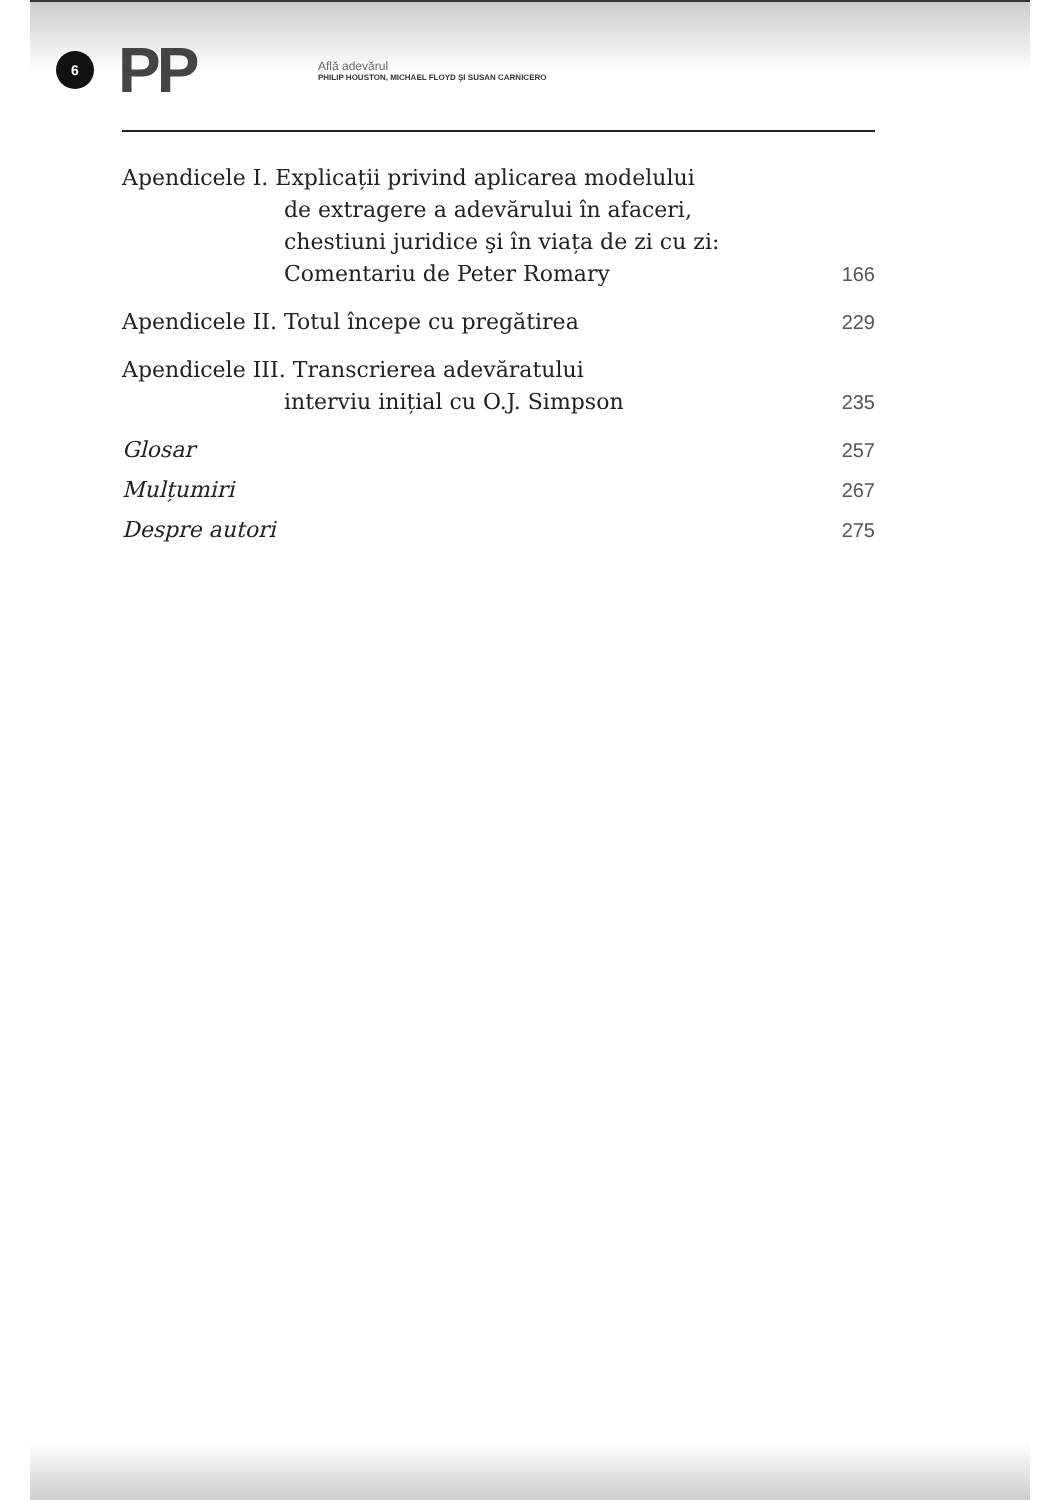6
PP
Află adevărul
PHILIP HOUSTON, MICHAEL FLOYD ŞI SUSAN CARNICERO
Apendicele I. Explicații privind aplicarea modelului
de extragere a adevărului în afaceri,
chestiuni juridice şi în viața de zi cu zi:
Comentariu de Peter Romary
166
Apendicele II. Totul începe cu pregătirea
229
Apendicele III. Transcrierea adevăratului
interviu inițial cu O.J. Simpson
235
Glosar
257
Mulțumiri
267
Despre autori
275